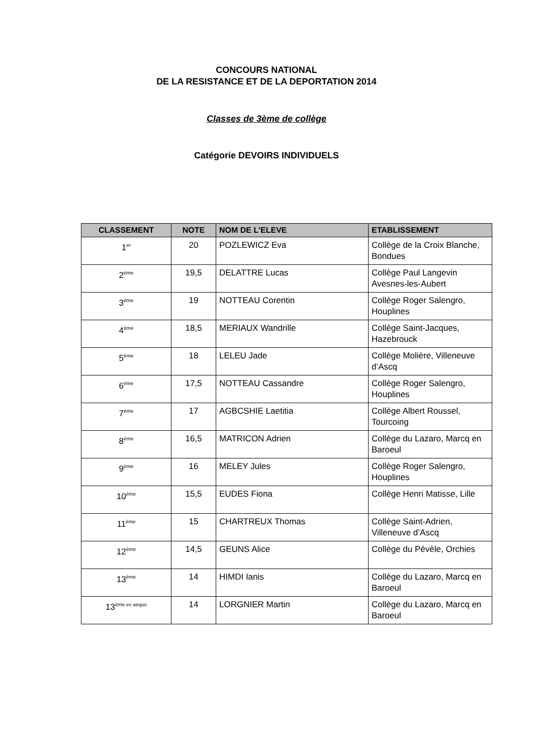CONCOURS NATIONAL
DE LA RESISTANCE ET DE LA DEPORTATION 2014
Classes de 3ème de collège
Catégorie DEVOIRS INDIVIDUELS
| CLASSEMENT | NOTE | NOM DE L'ELEVE | ETABLISSEMENT |
| --- | --- | --- | --- |
| 1<sup>er</sup> | 20 | POZLEWICZ Eva | Collège de la Croix Blanche, Bondues |
| 2<sup>ème</sup> | 19,5 | DELATTRE Lucas | Collège Paul Langevin Avesnes-les-Aubert |
| 3<sup>ème</sup> | 19 | NOTTEAU Corentin | Collège Roger Salengro, Houplines |
| 4<sup>ème</sup> | 18,5 | MERIAUX Wandrille | Collège Saint-Jacques, Hazebrouck |
| 5<sup>ème</sup> | 18 | LELEU Jade | Collège Molière, Villeneuve d’Ascq |
| 6<sup>ème</sup> | 17,5 | NOTTEAU Cassandre | Collège Roger Salengro, Houplines |
| 7<sup>ème</sup> | 17 | AGBCSHIE Laetitia | Collège Albert Roussel, Tourcoing |
| 8<sup>ème</sup> | 16,5 | MATRICON Adrien | Collège du Lazaro, Marcq en Baroeul |
| 9<sup>ème</sup> | 16 | MELEY Jules | Collège Roger Salengro, Houplines |
| 10<sup>ème</sup> | 15,5 | EUDES Fiona | Collège Henri Matisse, Lille |
| 11<sup>ème</sup> | 15 | CHARTREUX Thomas | Collège Saint-Adrien, Villeneuve d’Ascq |
| 12<sup>ème</sup> | 14,5 | GEUNS Alice | Collège du Pévèle, Orchies |
| 13<sup>ème</sup> | 14 | HIMDI Ianis | Collège du Lazaro, Marcq en Baroeul |
| 13<sup>ème ex aequo</sup> | 14 | LORGNIER Martin | Collège du Lazaro, Marcq en Baroeul |